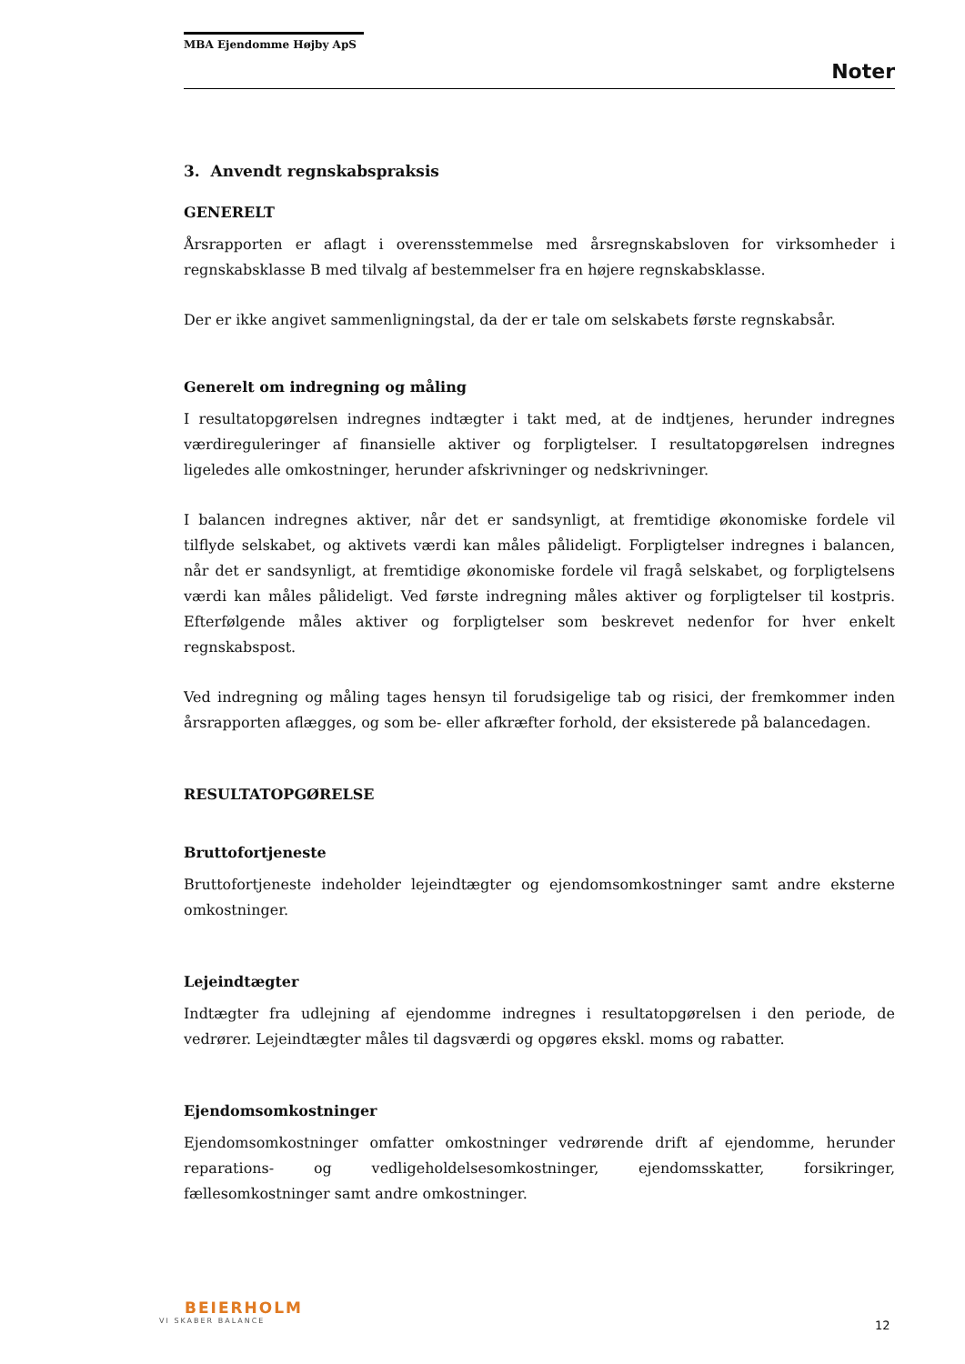MBA Ejendomme Højby ApS
Noter
3. Anvendt regnskabspraksis
GENERELT
Årsrapporten er aflagt i overensstemmelse med årsregnskabsloven for virksomheder i regnskabsklasse B med tilvalg af bestemmelser fra en højere regnskabsklasse.
Der er ikke angivet sammenligningstal, da der er tale om selskabets første regnskabsår.
Generelt om indregning og måling
I resultatopgørelsen indregnes indtægter i takt med, at de indtjenes, herunder indregnes værdireguleringer af finansielle aktiver og forpligtelser. I resultatopgørelsen indregnes ligeledes alle omkostninger, herunder afskrivninger og nedskrivninger.
I balancen indregnes aktiver, når det er sandsynligt, at fremtidige økonomiske fordele vil tilflyde selskabet, og aktivets værdi kan måles pålideligt. Forpligtelser indregnes i balancen, når det er sandsynligt, at fremtidige økonomiske fordele vil fragå selskabet, og forpligtelsens værdi kan måles pålideligt. Ved første indregning måles aktiver og forpligtelser til kostpris. Efterfølgende måles aktiver og forpligtelser som beskrevet nedenfor for hver enkelt regnskabspost.
Ved indregning og måling tages hensyn til forudsigelige tab og risici, der fremkommer inden årsrapporten aflægges, og som be- eller afkræfter forhold, der eksisterede på balancedagen.
RESULTATOPGØRELSE
Bruttofortjeneste
Bruttofortjeneste indeholder lejeindtægter og ejendomsomkostninger samt andre eksterne omkostninger.
Lejeindtægter
Indtægter fra udlejning af ejendomme indregnes i resultatopgørelsen i den periode, de vedrører. Lejeindtægter måles til dagsværdi og opgøres ekskl. moms og rabatter.
Ejendomsomkostninger
Ejendomsomkostninger omfatter omkostninger vedrørende drift af ejendomme, herunder reparations- og vedligeholdelsesomkostninger, ejendomsskatter, forsikringer, fællesomkostninger samt andre omkostninger.
BEIERHOLM
VI SKABER BALANCE
12